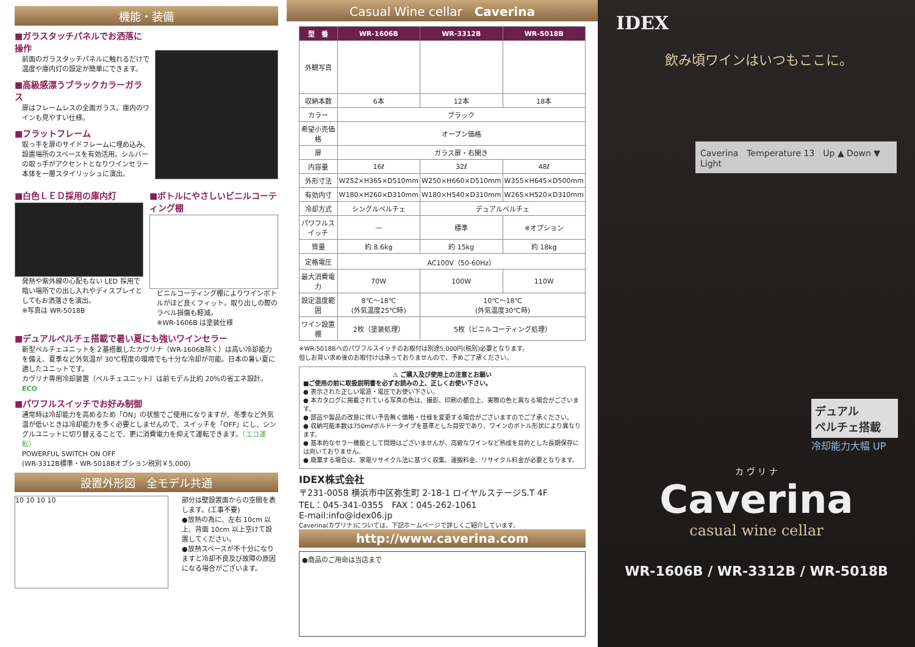機能・装備
■ガラスタッチパネルでお洒落に操作
前面のガラスタッチパネルに触れるだけで温度や庫内灯の設定が簡単にできます。
■高級感漂うブラックカラーガラス
扉はフレームレスの全面ガラス。庫内のワインも見やすい仕様。
■フラットフレーム
取っ手を扉のサイドフレームに埋め込み、設置場所のスペースを有効活用。シルバーの取っ手がアクセントとなりワインセラー本体を一層スタイリッシュに演出。
■白色ＬＥＤ採用の庫内灯
発熱や紫外線の心配もない LED 採用で暗い場所での出し入れやディスプレイとしてもお洒落さを演出。
※写真は WR-5018B
■ボトルにやさしいビニルコーティング棚
ビニルコーティング棚によりワインボトルがほど良くフィット。取り出しの際のラベル損傷も軽減。
※WR-1606B は塗装仕様
■デュアルペルチェ搭載で暑い夏にも強いワインセラー
新型ペルチェユニットを２基搭載したカヴリナ（WR-1606B除く）は高い冷却能力を備え、夏季など外気温が 30℃程度の環境でも十分な冷却が可能。日本の暑い夏に適したユニットです。
カヴリナ専用冷却装置（ペルチェユニット）は前モデル比約 20％の省エネ設計。 ECO
■パワフルスイッチでお好み制御
通常時は冷却能力を高めるため「ON」の状態でご使用になりますが、冬季など外気温が低いときは冷却能力を多く必要としませんので、スイッチを「OFF」にし、シングルユニットに切り替えることで、更に消費電力を抑えて運転できます。（エコ運転）
POWERFUL SWITCH ON OFF
(WR-3312B標準・WR-5018Bオプション税別￥5,000)
設置外形図　全モデル共通
10 10 10 10
部分は壁設置面からの空間を表します。(工事不要)
●放熱の為に、左右 10cm 以上、背面 10cm 以上空けて設置してください。
●放熱スペースが不十分になりますと冷却不良及び故障の原因になる場合がございます。
Casual Wine cellar　Caverina
| 型 番 | WR-1606B | WR-3312B | WR-5018B |
| --- | --- | --- | --- |
| 外観写真 | | | |
| 収納本数 | 6本 | 12本 | 18本 |
| カラー | ブラック | | |
| 希望小売価格 | オープン価格 | | |
| 扉 | ガラス扉・右開き | | |
| 内容量 | 16ℓ | 32ℓ | 48ℓ |
| 外形寸法 | W252×H365×D510mm | W250×H660×D510mm | W355×H645×D500mm |
| 有効内寸 | W180×H260×D310mm | W180×H540×D310mm | W265×H520×D310mm |
| 冷却方式 | シングルペルチェ | デュアルペルチェ | |
| パワフルスイッチ | — | 標準 | ※オプション |
| 質量 | 約 8.6kg | 約 15kg | 約 18kg |
| 定格電圧 | AC100V（50-60Hz） | | |
| 最大消費電力 | 70W | 100W | 110W |
| 設定温度範囲 | 8℃～18℃ (外気温度25℃時) | 10℃～18℃ (外気温度30℃時) | |
| ワイン設置棚 | 2枚（塗装処理） | 5枚（ビニルコーティング処理） | |
※WR-5018Bへのパワフルスイッチのお取付は別途5,000円(税別)必要となります。
但しお買い求め後のお取付けは承っておりませんので、予めご了承ください。
⚠ ご購入及び使用上の注意とお願い
■ご使用の前に取扱説明書を必ずお読みの上、正しくお使い下さい。
● 表示された正しい電源・電圧でお使い下さい。
● 本カタログに掲載されている写真の色は、撮影、印刷の都合上、実際の色と異なる場合がございます。
● 部品や製品の改良に伴い予告無く価格・仕様を変更する場合がございますのでご了承ください。
● 収納可能本数は750mℓボルドータイプを基準とした目安であり、ワインのボトル形状により異なります。
● 基本的なセラー機能として問題はございませんが、高級なワインなど熟成を目的とした長期保存には向いておりません。
● 廃棄する場合は、家電リサイクル法に基づく収集、運搬料金、リサイクル料金が必要となります。
IDEX株式会社
〒231-0058 横浜市中区弥生町 2-18-1 ロイヤルステージS.T 4F
TEL：045-341-0355　FAX：045-262-1061
E-mail:info@idex06.jp
Caverina(カヴリナ)については、下記ホームページで詳しくご紹介しています。
http://www.caverina.com
●商品のご用命は当店まで
IDEX
飲み頃ワインはいつもここに。
Caverina　Temperature 13　Up ▲ Down ▼ Light
デュアル
ペルチェ搭載
冷却能力大幅 UP
カ ヴ リ ナ
Caverina
casual wine cellar
WR-1606B / WR-3312B / WR-5018B